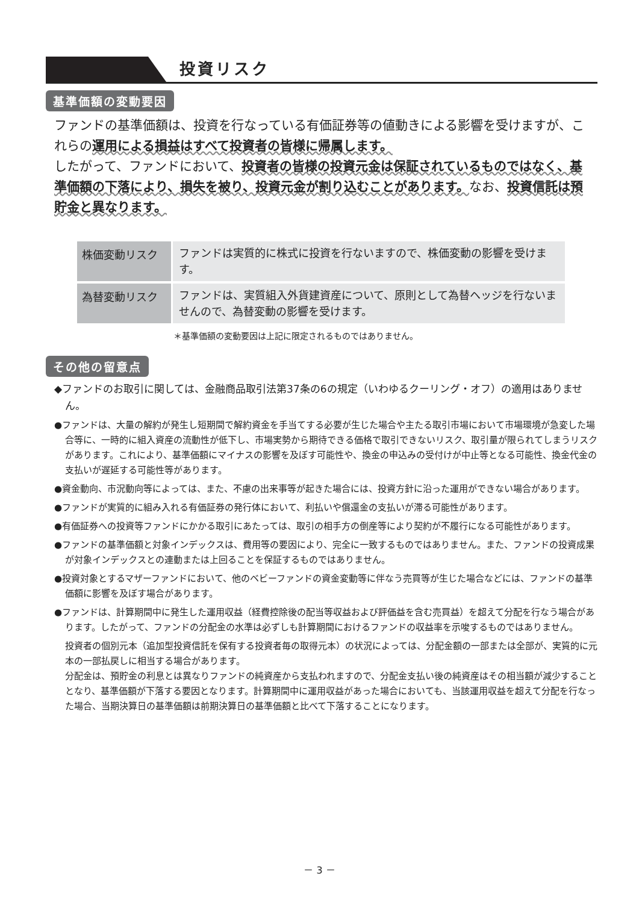投資リスク
基準価額の変動要因
ファンドの基準価額は、投資を行なっている有価証券等の値動きによる影響を受けますが、これらの運用による損益はすべて投資者の皆様に帰属します。
したがって、ファンドにおいて、投資者の皆様の投資元金は保証されているものではなく、基準価額の下落により、損失を被り、投資元金が割り込むことがあります。なお、投資信託は預貯金と異なります。
| 株価変動リスク | ファンドは実質的に株式に投資を行ないますので、株価変動の影響を受けます。 |
| 為替変動リスク | ファンドは、実質組入外貨建資産について、原則として為替ヘッジを行ないませんので、為替変動の影響を受けます。 |
＊基準価額の変動要因は上記に限定されるものではありません。
その他の留意点
◆ファンドのお取引に関しては、金融商品取引法第37条の6の規定（いわゆるクーリング・オフ）の適用はありません。
●ファンドは、大量の解約が発生し短期間で解約資金を手当てする必要が生じた場合や主たる取引市場において市場環境が急変した場合等に、一時的に組入資産の流動性が低下し、市場実勢から期待できる価格で取引できないリスク、取引量が限られてしまうリスクがあります。これにより、基準価額にマイナスの影響を及ぼす可能性や、換金の申込みの受付けが中止等となる可能性、換金代金の支払いが遅延する可能性等があります。
●資金動向、市況動向等によっては、また、不慮の出来事等が起きた場合には、投資方針に沿った運用ができない場合があります。
●ファンドが実質的に組み入れる有価証券の発行体において、利払いや償還金の支払いが滞る可能性があります。
●有価証券への投資等ファンドにかかる取引にあたっては、取引の相手方の倒産等により契約が不履行になる可能性があります。
●ファンドの基準価額と対象インデックスは、費用等の要因により、完全に一致するものではありません。また、ファンドの投資成果が対象インデックスとの連動または上回ることを保証するものではありません。
●投資対象とするマザーファンドにおいて、他のベビーファンドの資金変動等に伴なう売買等が生じた場合などには、ファンドの基準価額に影響を及ぼす場合があります。
●ファンドは、計算期間中に発生した運用収益（経費控除後の配当等収益および評価益を含む売買益）を超えて分配を行なう場合があります。したがって、ファンドの分配金の水準は必ずしも計算期間におけるファンドの収益率を示唆するものではありません。
投資者の個別元本（追加型投資信託を保有する投資者毎の取得元本）の状況によっては、分配金額の一部または全部が、実質的に元本の一部払戻しに相当する場合があります。
分配金は、預貯金の利息とは異なりファンドの純資産から支払われますので、分配金支払い後の純資産はその相当額が減少することとなり、基準価額が下落する要因となります。計算期間中に運用収益があった場合においても、当該運用収益を超えて分配を行なった場合、当期決算日の基準価額は前期決算日の基準価額と比べて下落することになります。
－ 3 －